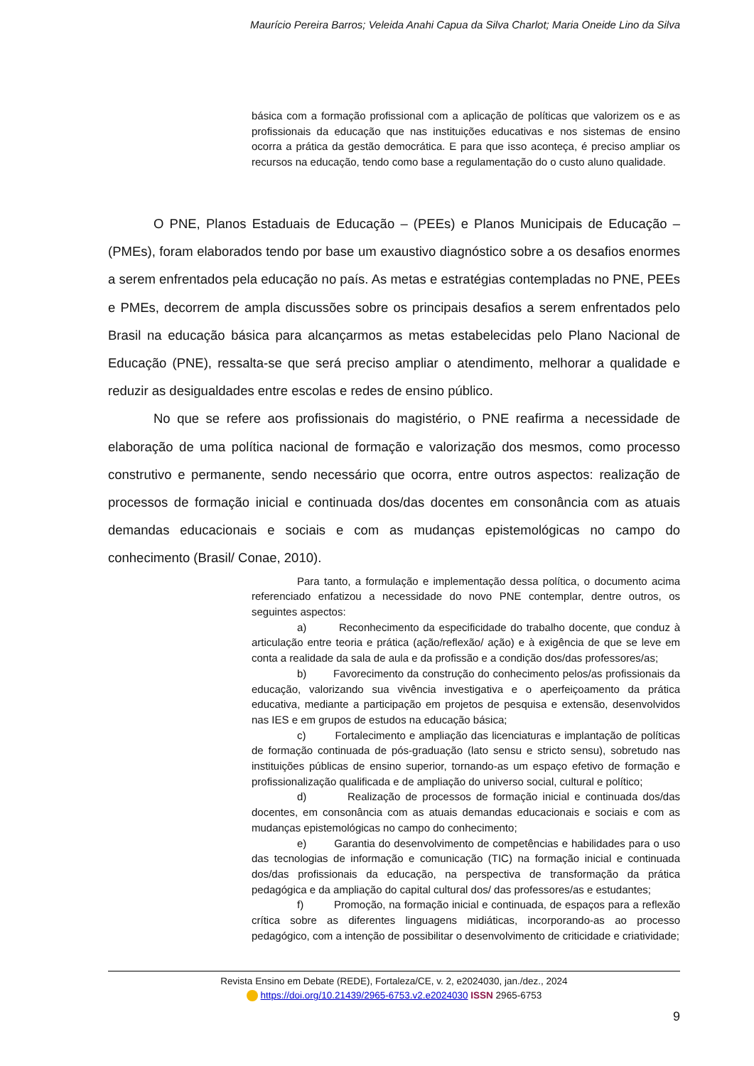Maurício Pereira Barros; Veleida Anahi Capua da Silva Charlot; Maria Oneide Lino da Silva
básica com a formação profissional com a aplicação de políticas que valorizem os e as profissionais da educação que nas instituições educativas e nos sistemas de ensino ocorra a prática da gestão democrática. E para que isso aconteça, é preciso ampliar os recursos na educação, tendo como base a regulamentação do o custo aluno qualidade.
O PNE, Planos Estaduais de Educação – (PEEs) e Planos Municipais de Educação – (PMEs), foram elaborados tendo por base um exaustivo diagnóstico sobre a os desafios enormes a serem enfrentados pela educação no país. As metas e estratégias contempladas no PNE, PEEs e PMEs, decorrem de ampla discussões sobre os principais desafios a serem enfrentados pelo Brasil na educação básica para alcançarmos as metas estabelecidas pelo Plano Nacional de Educação (PNE), ressalta-se que será preciso ampliar o atendimento, melhorar a qualidade e reduzir as desigualdades entre escolas e redes de ensino público.
No que se refere aos profissionais do magistério, o PNE reafirma a necessidade de elaboração de uma política nacional de formação e valorização dos mesmos, como processo construtivo e permanente, sendo necessário que ocorra, entre outros aspectos: realização de processos de formação inicial e continuada dos/das docentes em consonância com as atuais demandas educacionais e sociais e com as mudanças epistemológicas no campo do conhecimento (Brasil/ Conae, 2010).
Para tanto, a formulação e implementação dessa política, o documento acima referenciado enfatizou a necessidade do novo PNE contemplar, dentre outros, os seguintes aspectos:
a) Reconhecimento da especificidade do trabalho docente, que conduz à articulação entre teoria e prática (ação/reflexão/ ação) e à exigência de que se leve em conta a realidade da sala de aula e da profissão e a condição dos/das professores/as;
b) Favorecimento da construção do conhecimento pelos/as profissionais da educação, valorizando sua vivência investigativa e o aperfeiçoamento da prática educativa, mediante a participação em projetos de pesquisa e extensão, desenvolvidos nas IES e em grupos de estudos na educação básica;
c) Fortalecimento e ampliação das licenciaturas e implantação de políticas de formação continuada de pós-graduação (lato sensu e stricto sensu), sobretudo nas instituições públicas de ensino superior, tornando-as um espaço efetivo de formação e profissionalização qualificada e de ampliação do universo social, cultural e político;
d) Realização de processos de formação inicial e continuada dos/das docentes, em consonância com as atuais demandas educacionais e sociais e com as mudanças epistemológicas no campo do conhecimento;
e) Garantia do desenvolvimento de competências e habilidades para o uso das tecnologias de informação e comunicação (TIC) na formação inicial e continuada dos/das profissionais da educação, na perspectiva de transformação da prática pedagógica e da ampliação do capital cultural dos/ das professores/as e estudantes;
f) Promoção, na formação inicial e continuada, de espaços para a reflexão crítica sobre as diferentes linguagens midiáticas, incorporando-as ao processo pedagógico, com a intenção de possibilitar o desenvolvimento de criticidade e criatividade;
Revista Ensino em Debate (REDE), Fortaleza/CE, v. 2, e2024030, jan./dez., 2024
https://doi.org/10.21439/2965-6753.v2.e2024030 ISSN 2965-6753
9